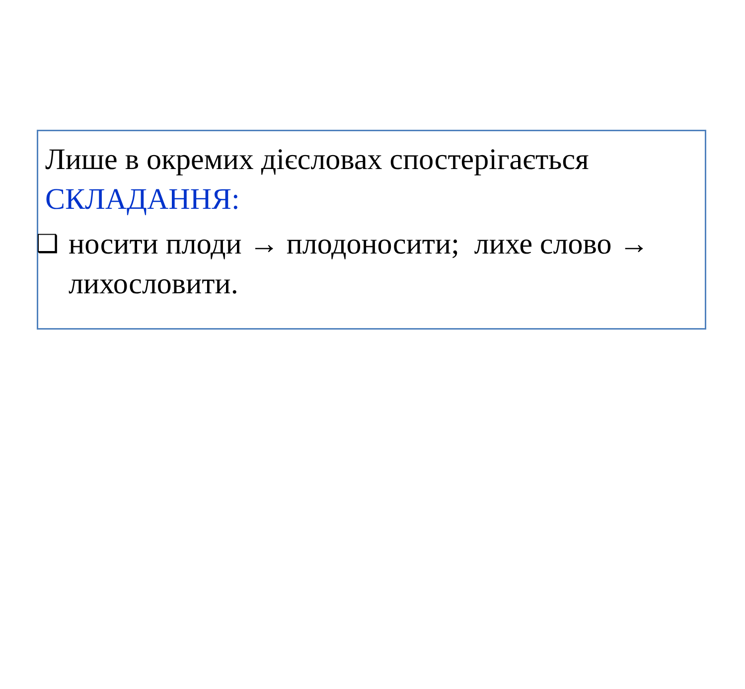Лише в окремих дієсловах спостерігається СКЛАДАННЯ:
❑
носити плоди → плодоносити; лихе слово → лихословити.